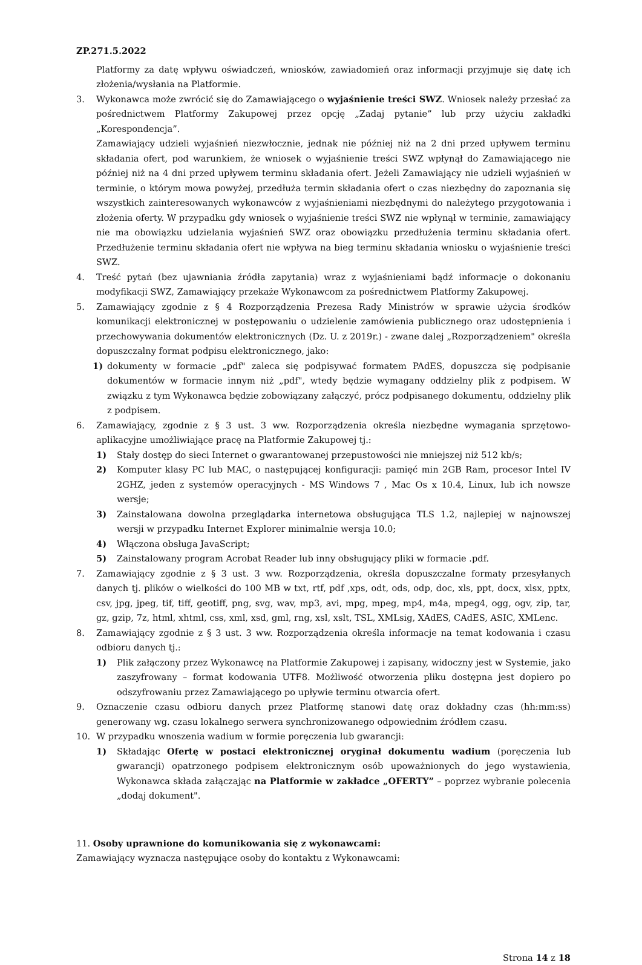ZP.271.5.2022
Platformy za datę wpływu oświadczeń, wniosków, zawiadomień oraz informacji przyjmuje się datę ich złożenia/wysłania na Platformie.
3. Wykonawca może zwrócić się do Zamawiającego o wyjaśnienie treści SWZ. Wniosek należy przesłać za pośrednictwem Platformy Zakupowej przez opcję „Zadaj pytanie” lub przy użyciu zakładki „Korespondencja”.
Zamawiający udzieli wyjaśnień niezwłocznie, jednak nie później niż na 2 dni przed upływem terminu składania ofert, pod warunkiem, że wniosek o wyjaśnienie treści SWZ wpłynął do Zamawiającego nie później niż na 4 dni przed upływem terminu składania ofert. Jeżeli Zamawiający nie udzieli wyjaśnień w terminie, o którym mowa powyżej, przedłuża termin składania ofert o czas niezbędny do zapoznania się wszystkich zainteresowanych wykonawców z wyjaśnieniami niezbędnymi do należytego przygotowania i złożenia oferty. W przypadku gdy wniosek o wyjaśnienie treści SWZ nie wpłynął w terminie, zamawiający nie ma obowiązku udzielania wyjaśnień SWZ oraz obowiązku przedłużenia terminu składania ofert. Przedłużenie terminu składania ofert nie wpływa na bieg terminu składania wniosku o wyjaśnienie treści SWZ.
4. Treść pytań (bez ujawniania źródła zapytania) wraz z wyjaśnieniami bądź informacje o dokonaniu modyfikacji SWZ, Zamawiający przekaże Wykonawcom za pośrednictwem Platformy Zakupowej.
5. Zamawiający zgodnie z § 4 Rozporządzenia Prezesa Rady Ministrów w sprawie użycia środków komunikacji elektronicznej w postępowaniu o udzielenie zamówienia publicznego oraz udostępnienia i przechowywania dokumentów elektronicznych (Dz. U. z 2019r.) - zwane dalej „Rozporządzeniem" określa dopuszczalny format podpisu elektronicznego, jako:
1) dokumenty w formacie „pdf" zaleca się podpisywać formatem PAdES, dopuszcza się podpisanie dokumentów w formacie innym niż „pdf", wtedy będzie wymagany oddzielny plik z podpisem. W związku z tym Wykonawca będzie zobowiązany załączyć, prócz podpisanego dokumentu, oddzielny plik z podpisem.
6. Zamawiający, zgodnie z § 3 ust. 3 ww. Rozporządzenia określa niezbędne wymagania sprzętowo-aplikacyjne umożliwiające pracę na Platformie Zakupowej tj.:
1) Stały dostęp do sieci Internet o gwarantowanej przepustowości nie mniejszej niż 512 kb/s;
2) Komputer klasy PC lub MAC, o następującej konfiguracji: pamięć min 2GB Ram, procesor Intel IV 2GHZ, jeden z systemów operacyjnych - MS Windows 7 , Mac Os x 10.4, Linux, lub ich nowsze wersje;
3) Zainstalowana dowolna przeglądarka internetowa obsługująca TLS 1.2, najlepiej w najnowszej wersji w przypadku Internet Explorer minimalnie wersja 10.0;
4) Włączona obsługa JavaScript;
5) Zainstalowany program Acrobat Reader lub inny obsługujący pliki w formacie .pdf.
7. Zamawiający zgodnie z § 3 ust. 3 ww. Rozporządzenia, określa dopuszczalne formaty przesyłanych danych tj. plików o wielkości do 100 MB w txt, rtf, pdf ,xps, odt, ods, odp, doc, xls, ppt, docx, xlsx, pptx, csv, jpg, jpeg, tif, tiff, geotiff, png, svg, wav, mp3, avi, mpg, mpeg, mp4, m4a, mpeg4, ogg, ogv, zip, tar, gz, gzip, 7z, html, xhtml, css, xml, xsd, gml, rng, xsl, xslt, TSL, XMLsig, XAdES, CAdES, ASIC, XMLenc.
8. Zamawiający zgodnie z § 3 ust. 3 ww. Rozporządzenia określa informacje na temat kodowania i czasu odbioru danych tj.:
1) Plik załączony przez Wykonawcę na Platformie Zakupowej i zapisany, widoczny jest w Systemie, jako zaszyfrowany – format kodowania UTF8. Możliwość otworzenia pliku dostępna jest dopiero po odszyfrowaniu przez Zamawiającego po upływie terminu otwarcia ofert.
9. Oznaczenie czasu odbioru danych przez Platformę stanowi datę oraz dokładny czas (hh:mm:ss) generowany wg. czasu lokalnego serwera synchronizowanego odpowiednim źródłem czasu.
10. W przypadku wnoszenia wadium w formie poręczenia lub gwarancji:
1) Składając Ofertę w postaci elektronicznej oryginał dokumentu wadium (poręczenia lub gwarancji) opatrzonego podpisem elektronicznym osób upoważnionych do jego wystawienia, Wykonawca składa załączając na Platformie w zakładce „OFERTY” – poprzez wybranie polecenia „dodaj dokument".
11. Osoby uprawnione do komunikowania się z wykonawcami:
Zamawiający wyznacza następujące osoby do kontaktu z Wykonawcami:
Strona 14 z 18